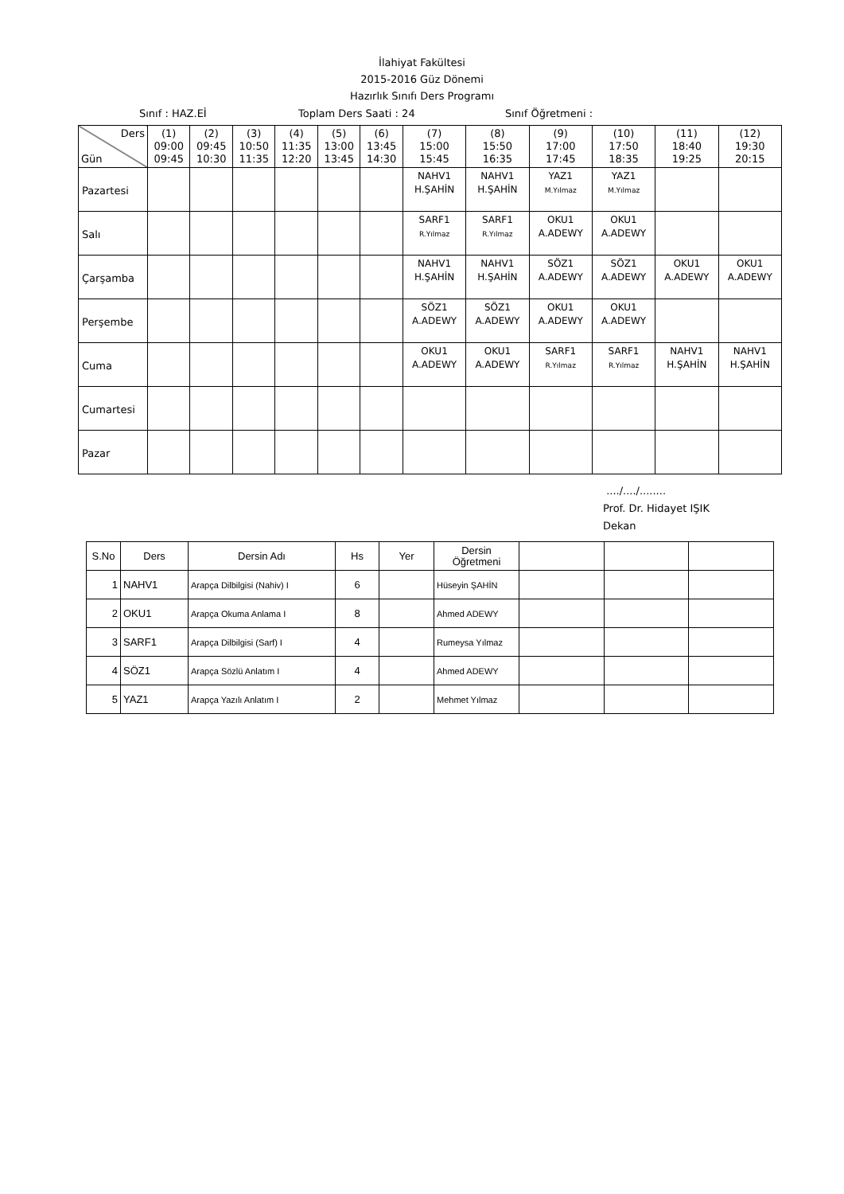İlahiyat Fakültesi
2015-2016 Güz Dönemi
Hazırlık Sınıfı Ders Programı
Sınıf : HAZ.Eİ Toplam Ders Saati : 24 Sınıf Öğretmeni :
| Ders Gün | (1) 09:00 09:45 | (2) 09:45 10:30 | (3) 10:50 11:35 | (4) 11:35 12:20 | (5) 13:00 13:45 | (6) 13:45 14:30 | (7) 15:00 15:45 | (8) 15:50 16:35 | (9) 17:00 17:45 | (10) 17:50 18:35 | (11) 18:40 19:25 | (12) 19:30 20:15 |
| --- | --- | --- | --- | --- | --- | --- | --- | --- | --- | --- | --- | --- |
| Pazartesi | | | | | | | NAHV1 H.ŞAHİN | NAHV1 H.ŞAHİN | YAZ1 M.Yılmaz | YAZ1 M.Yılmaz | | |
| Salı | | | | | | | SARF1 R.Yılmaz | SARF1 R.Yılmaz | OKU1 A.ADEWY | OKU1 A.ADEWY | | |
| Çarşamba | | | | | | | NAHV1 H.ŞAHİN | NAHV1 H.ŞAHİN | SÖZ1 A.ADEWY | SÖZ1 A.ADEWY | OKU1 A.ADEWY | OKU1 A.ADEWY |
| Perşembe | | | | | | | SÖZ1 A.ADEWY | SÖZ1 A.ADEWY | OKU1 A.ADEWY | OKU1 A.ADEWY | | |
| Cuma | | | | | | | OKU1 A.ADEWY | OKU1 A.ADEWY | SARF1 R.Yılmaz | SARF1 R.Yılmaz | NAHV1 H.ŞAHİN | NAHV1 H.ŞAHİN |
| Cumartesi | | | | | | | | | | | | |
| Pazar | | | | | | | | | | | | |
..../..../........
Prof. Dr. Hidayet IŞIK
Dekan
| S.No | Ders | Dersin Adı | Hs | Yer | Dersin Öğretmeni | | | |
| --- | --- | --- | --- | --- | --- | --- | --- | --- |
| 1 | NAHV1 | Arapça Dilbilgisi (Nahiv) I | 6 | | Hüseyin ŞAHİN | | | |
| 2 | OKU1 | Arapça Okuma Anlama I | 8 | | Ahmed ADEWY | | | |
| 3 | SARF1 | Arapça Dilbilgisi (Sarf) I | 4 | | Rumeysa Yılmaz | | | |
| 4 | SÖZ1 | Arapça Sözlü Anlatım I | 4 | | Ahmed ADEWY | | | |
| 5 | YAZ1 | Arapça Yazılı Anlatım I | 2 | | Mehmet Yılmaz | | | |